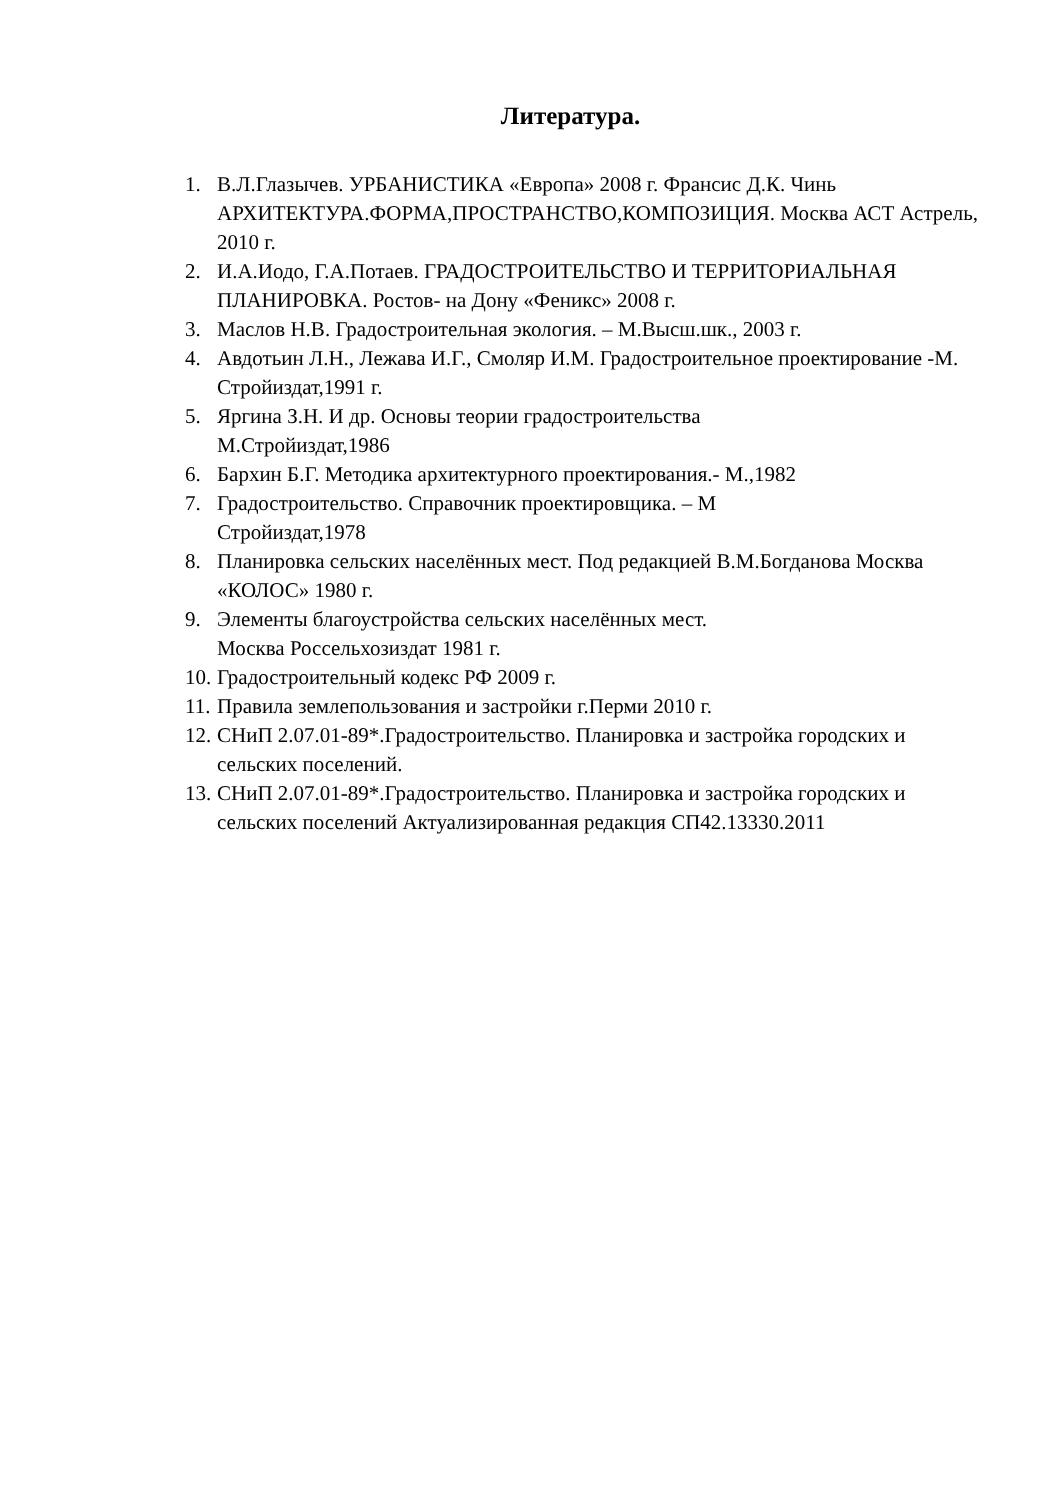Литература.
1. В.Л.Глазычев. УРБАНИСТИКА «Европа» 2008 г. Франсис Д.К. Чинь АРХИТЕКТУРА.ФОРМА,ПРОСТРАНСТВО,КОМПОЗИЦИЯ. Москва АСТ Астрель, 2010 г.
2. И.А.Иодо, Г.А.Потаев. ГРАДОСТРОИТЕЛЬСТВО И ТЕРРИТОРИАЛЬНАЯ ПЛАНИРОВКА. Ростов- на Дону «Феникс» 2008 г.
3. Маслов Н.В. Градостроительная экология. – М.Высш.шк., 2003 г.
4. Авдотьин Л.Н., Лежава И.Г., Смоляр И.М. Градостроительное проектирование -М. Стройиздат,1991 г.
5. Яргина З.Н. И др. Основы теории градостроительства
М.Стройиздат,1986
6. Бархин Б.Г. Методика архитектурного проектирования.- М.,1982
7. Градостроительство. Справочник проектировщика. – М
Стройиздат,1978
8. Планировка сельских населённых мест. Под редакцией В.М.Богданова Москва «КОЛОС» 1980 г.
9. Элементы благоустройства сельских населённых мест.
Москва Россельхозиздат 1981 г.
10. Градостроительный кодекс РФ 2009 г.
11. Правила землепользования и застройки г.Перми 2010 г.
12. СНиП 2.07.01-89*.Градостроительство. Планировка и застройка городских и сельских поселений.
13. СНиП 2.07.01-89*.Градостроительство. Планировка и застройка городских и сельских поселений Актуализированная редакция СП42.13330.2011